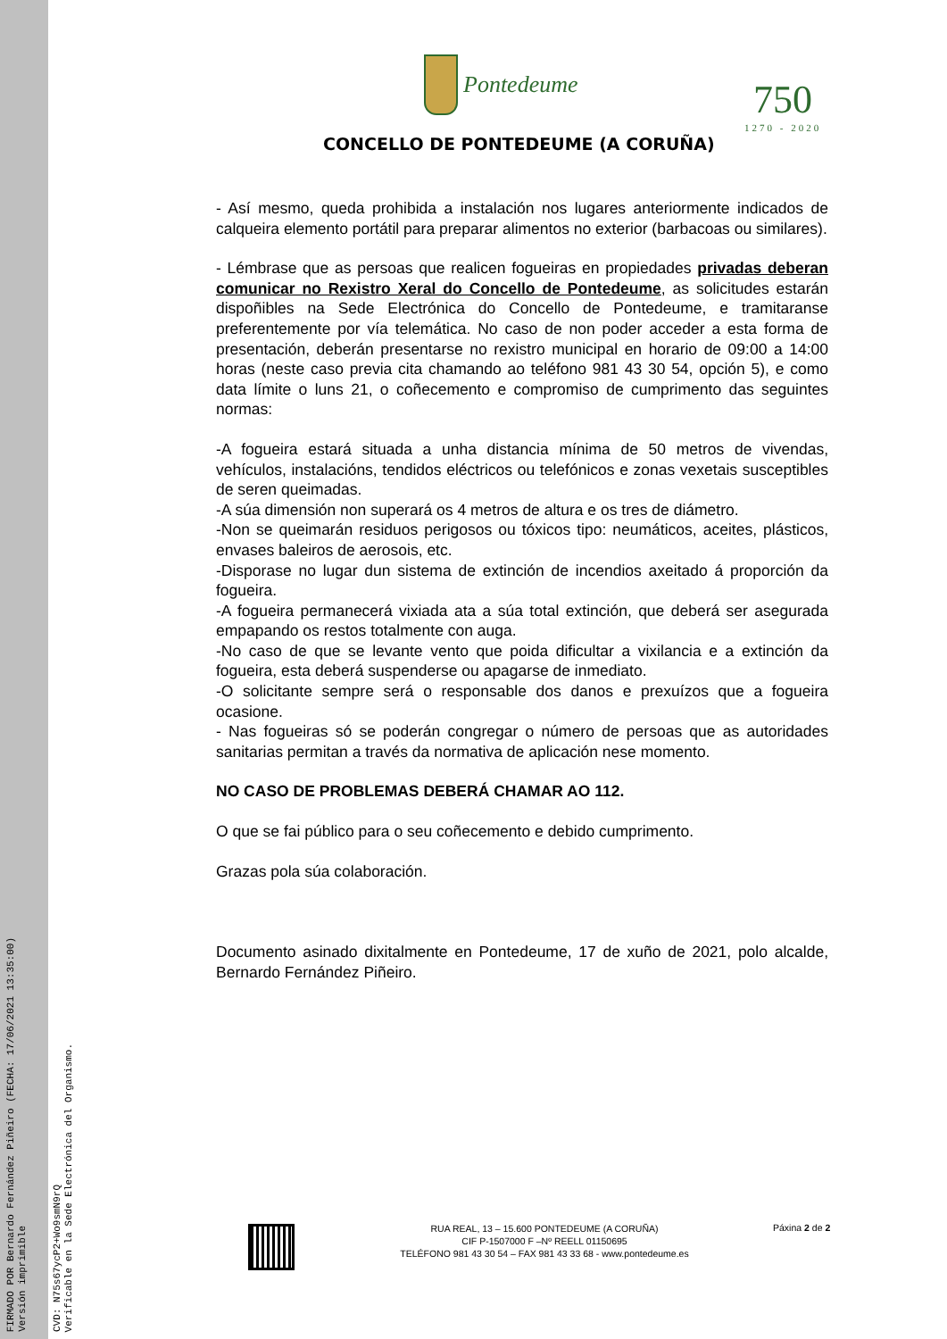FIRMADO POR Bernardo Fernández Piñeiro (FECHA: 17/06/2021 13:35:00)
Versión imprimible
CVD: N75s67ycP2+Wo9smN9rQ
Verificable en la Sede Electrónica del Organismo.
Pontedeume
CONCELLO DE PONTEDEUME (A CORUÑA)
750
1270 - 2020
- Así mesmo, queda prohibida a instalación nos lugares anteriormente indicados de calqueira elemento portátil para preparar alimentos no exterior (barbacoas ou similares).
- Lémbrase que as persoas que realicen fogueiras en propiedades privadas deberan comunicar no Rexistro Xeral do Concello de Pontedeume, as solicitudes estarán dispoñibles na Sede Electrónica do Concello de Pontedeume, e tramitaranse preferentemente por vía telemática. No caso de non poder acceder a esta forma de presentación, deberán presentarse no rexistro municipal en horario de 09:00 a 14:00 horas (neste caso previa cita chamando ao teléfono 981 43 30 54, opción 5), e como data límite o luns 21, o coñecemento e compromiso de cumprimento das seguintes normas:
-A fogueira estará situada a unha distancia mínima de 50 metros de vivendas, vehículos, instalacións, tendidos eléctricos ou telefónicos e zonas vexetais susceptibles de seren queimadas.
-A súa dimensión non superará os 4 metros de altura e os tres de diámetro.
-Non se queimarán residuos perigosos ou tóxicos tipo: neumáticos, aceites, plásticos, envases baleiros de aerosois, etc.
-Disporase no lugar dun sistema de extinción de incendios axeitado á proporción da fogueira.
-A fogueira permanecerá vixiada ata a súa total extinción, que deberá ser asegurada empapando os restos totalmente con auga.
-No caso de que se levante vento que poida dificultar a vixilancia e a extinción da fogueira, esta deberá suspenderse ou apagarse de inmediato.
-O solicitante sempre será o responsable dos danos e prexuízos que a fogueira ocasione.
- Nas fogueiras só se poderán congregar o número de persoas que as autoridades sanitarias permitan a través da normativa de aplicación nese momento.
NO CASO DE PROBLEMAS DEBERÁ CHAMAR AO 112.
O que se fai público para o seu coñecemento e debido cumprimento.
Grazas pola súa colaboración.
Documento asinado dixitalmente en Pontedeume, 17 de xuño de 2021, polo alcalde, Bernardo Fernández Piñeiro.
RUA REAL, 13 – 15.600 PONTEDEUME (A CORUÑA)
CIF P-1507000 F –Nº REELL 01150695
TELÉFONO 981 43 30 54 – FAX 981 43 33 68 - www.pontedeume.es
Páxina 2 de 2